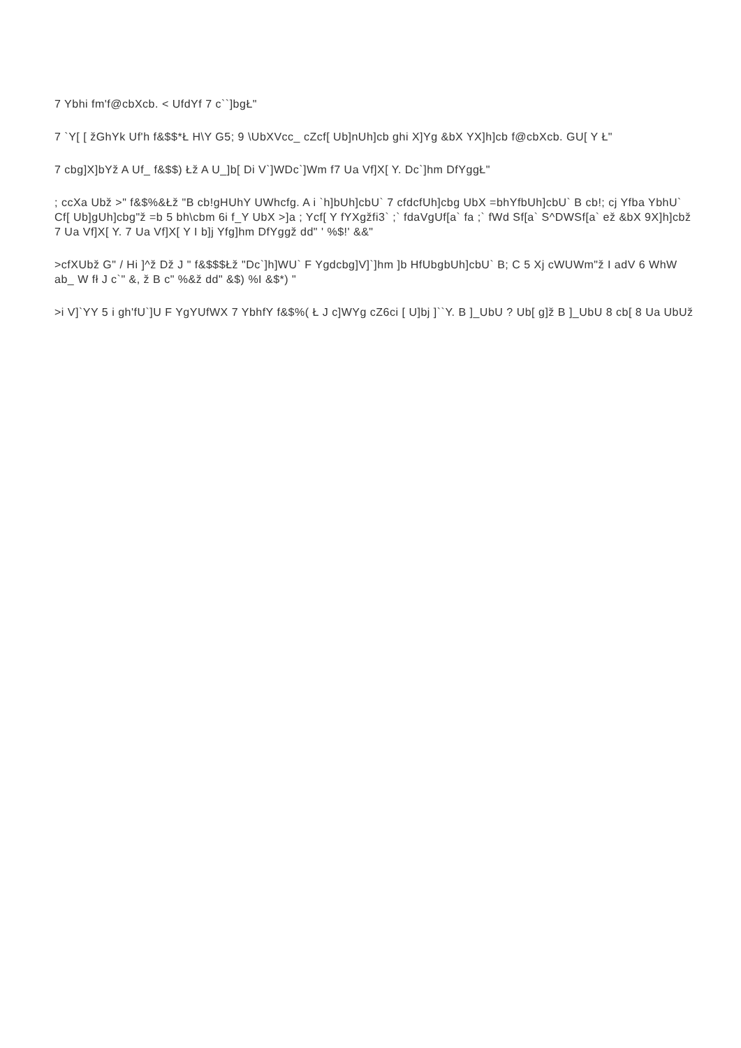7 Ybhi fm'f@cbXcb. < UfdYf 7 c``]bgŁ"
7 `Y[ [ žGhYk Uf'h f&$$*Ł H\Y G5; 9 \UbXVcc_ cZcf[ Ub]nUh]cb ghi X]Yg &bX YX]h]cb f@cbXcb. GU[ Y Ł"
7 cbg]X]bYž A Uf_ f&$$) Łž A U_]b[ Di V`]WDc`]Wm f7 Ua Vf]X[ Y. Dc`]hm DfYggŁ"
; ccXa Ubž >" f&$%&Łž "B cb!gHUhY UWhcfg. A i `h]bUh]cbU` 7 cfdcfUh]cbg UbX =bhYfbUh]cbU` B cb!; cj Yfba YbhU` Cf[ Ub]gUh]cbg"ž =b 5 bh\cbm 6i f_Y UbX >]a ; Ycf[ Y fYXgžfi3` ;` fdaVgUf[a` fa ;` fWd Sf[a` S^DWSf[a` ež &bX 9X]h]cbž 7 Ua Vf]X[ Y. 7 Ua Vf]X[ Y I b]j Yfg]hm DfYggž dd" ' %$!' &&"
>cfXUbž G" / Hi ]^ž Dž J " f&$$$Łž "Dc`]h]WU` F Ygdcbg]V]`]hm ]b HfUbgbUh]cbU` B; C 5 Xj cWUWm"ž I adV 6 WhW ab_ W fł J c`" &, ž B c" %&ž dd" &$) %I &$*) "
>i V]`YY 5 i gh'fU`]U F YgYUfWX 7 YbhfY f&$%( Ł J c]WYg cZ6ci [ U]bj ]``Y. B ]_UbU ? Ub[ g]ž B ]_UbU 8 cb[ 8 Ua UbUž